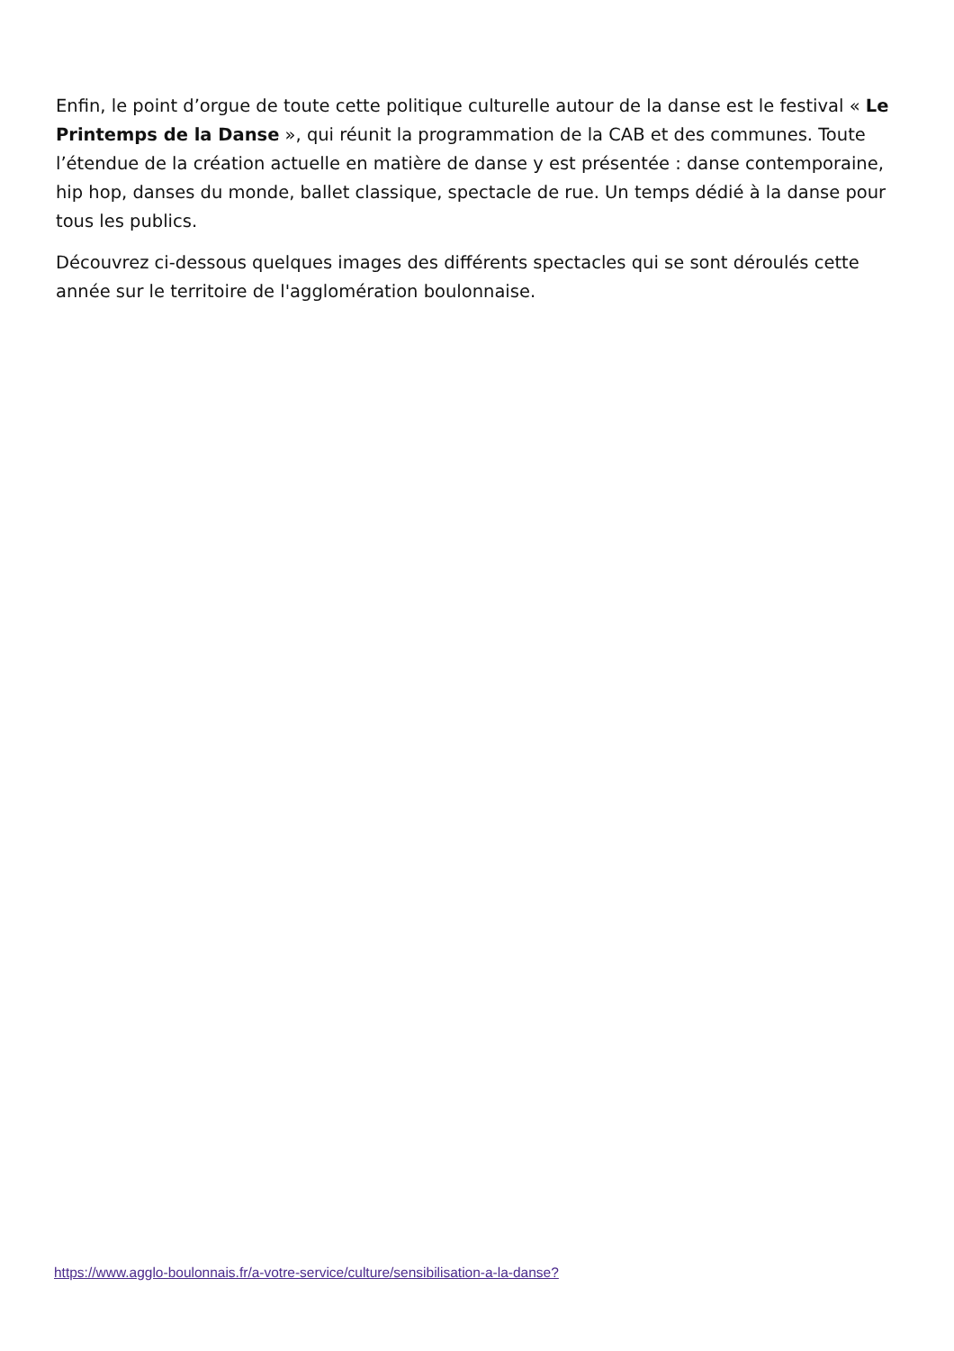Enfin, le point d’orgue de toute cette politique culturelle autour de la danse est le festival « Le Printemps de la Danse », qui réunit la programmation de la CAB et des communes. Toute l’étendue de la création actuelle en matière de danse y est présentée : danse contemporaine, hip hop, danses du monde, ballet classique, spectacle de rue. Un temps dédié à la danse pour tous les publics.
Découvrez ci-dessous quelques images des différents spectacles qui se sont déroulés cette année sur le territoire de l'agglomération boulonnaise.
https://www.agglo-boulonnais.fr/a-votre-service/culture/sensibilisation-a-la-danse?